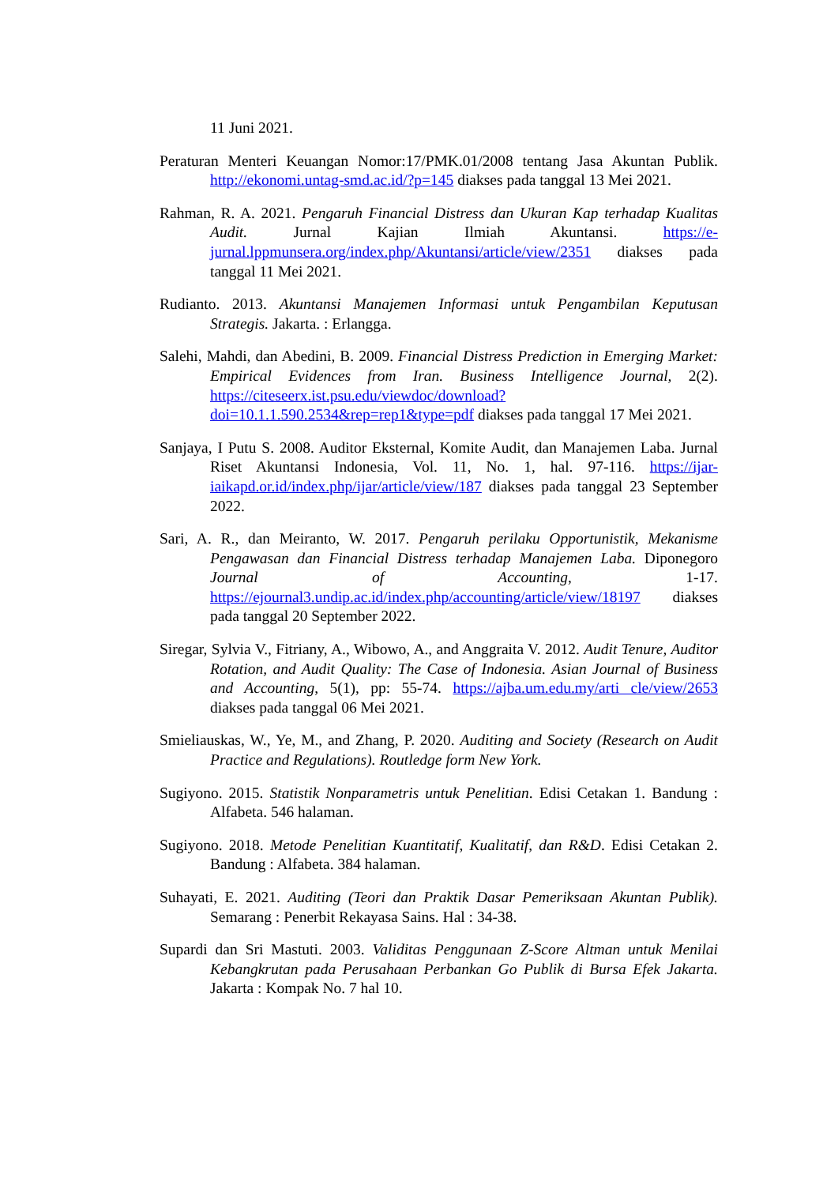11 Juni 2021.
Peraturan Menteri Keuangan Nomor:17/PMK.01/2008 tentang Jasa Akuntan Publik. http://ekonomi.untag-smd.ac.id/?p=145 diakses pada tanggal 13 Mei 2021.
Rahman, R. A. 2021. Pengaruh Financial Distress dan Ukuran Kap terhadap Kualitas Audit. Jurnal Kajian Ilmiah Akuntansi. https://e-jurnal.lppmunsera.org/index.php/Akuntansi/article/view/2351 diakses pada tanggal 11 Mei 2021.
Rudianto. 2013. Akuntansi Manajemen Informasi untuk Pengambilan Keputusan Strategis. Jakarta. : Erlangga.
Salehi, Mahdi, dan Abedini, B. 2009. Financial Distress Prediction in Emerging Market: Empirical Evidences from Iran. Business Intelligence Journal, 2(2). https://citeseerx.ist.psu.edu/viewdoc/download?doi=10.1.1.590.2534&rep=rep1&type=pdf diakses pada tanggal 17 Mei 2021.
Sanjaya, I Putu S. 2008. Auditor Eksternal, Komite Audit, dan Manajemen Laba. Jurnal Riset Akuntansi Indonesia, Vol. 11, No. 1, hal. 97-116. https://ijar-iaikapd.or.id/index.php/ijar/article/view/187 diakses pada tanggal 23 September 2022.
Sari, A. R., dan Meiranto, W. 2017. Pengaruh perilaku Opportunistik, Mekanisme Pengawasan dan Financial Distress terhadap Manajemen Laba. Diponegoro Journal of Accounting, 1-17. https://ejournal3.undip.ac.id/index.php/accounting/article/view/18197 diakses pada tanggal 20 September 2022.
Siregar, Sylvia V., Fitriany, A., Wibowo, A., and Anggraita V. 2012. Audit Tenure, Auditor Rotation, and Audit Quality: The Case of Indonesia. Asian Journal of Business and Accounting, 5(1), pp: 55-74. https://ajba.um.edu.my/arti cle/view/2653 diakses pada tanggal 06 Mei 2021.
Smieliauskas, W., Ye, M., and Zhang, P. 2020. Auditing and Society (Research on Audit Practice and Regulations). Routledge form New York.
Sugiyono. 2015. Statistik Nonparametris untuk Penelitian. Edisi Cetakan 1. Bandung : Alfabeta. 546 halaman.
Sugiyono. 2018. Metode Penelitian Kuantitatif, Kualitatif, dan R&D. Edisi Cetakan 2. Bandung : Alfabeta. 384 halaman.
Suhayati, E. 2021. Auditing (Teori dan Praktik Dasar Pemeriksaan Akuntan Publik). Semarang : Penerbit Rekayasa Sains. Hal : 34-38.
Supardi dan Sri Mastuti. 2003. Validitas Penggunaan Z-Score Altman untuk Menilai Kebangkrutan pada Perusahaan Perbankan Go Publik di Bursa Efek Jakarta. Jakarta : Kompak No. 7 hal 10.